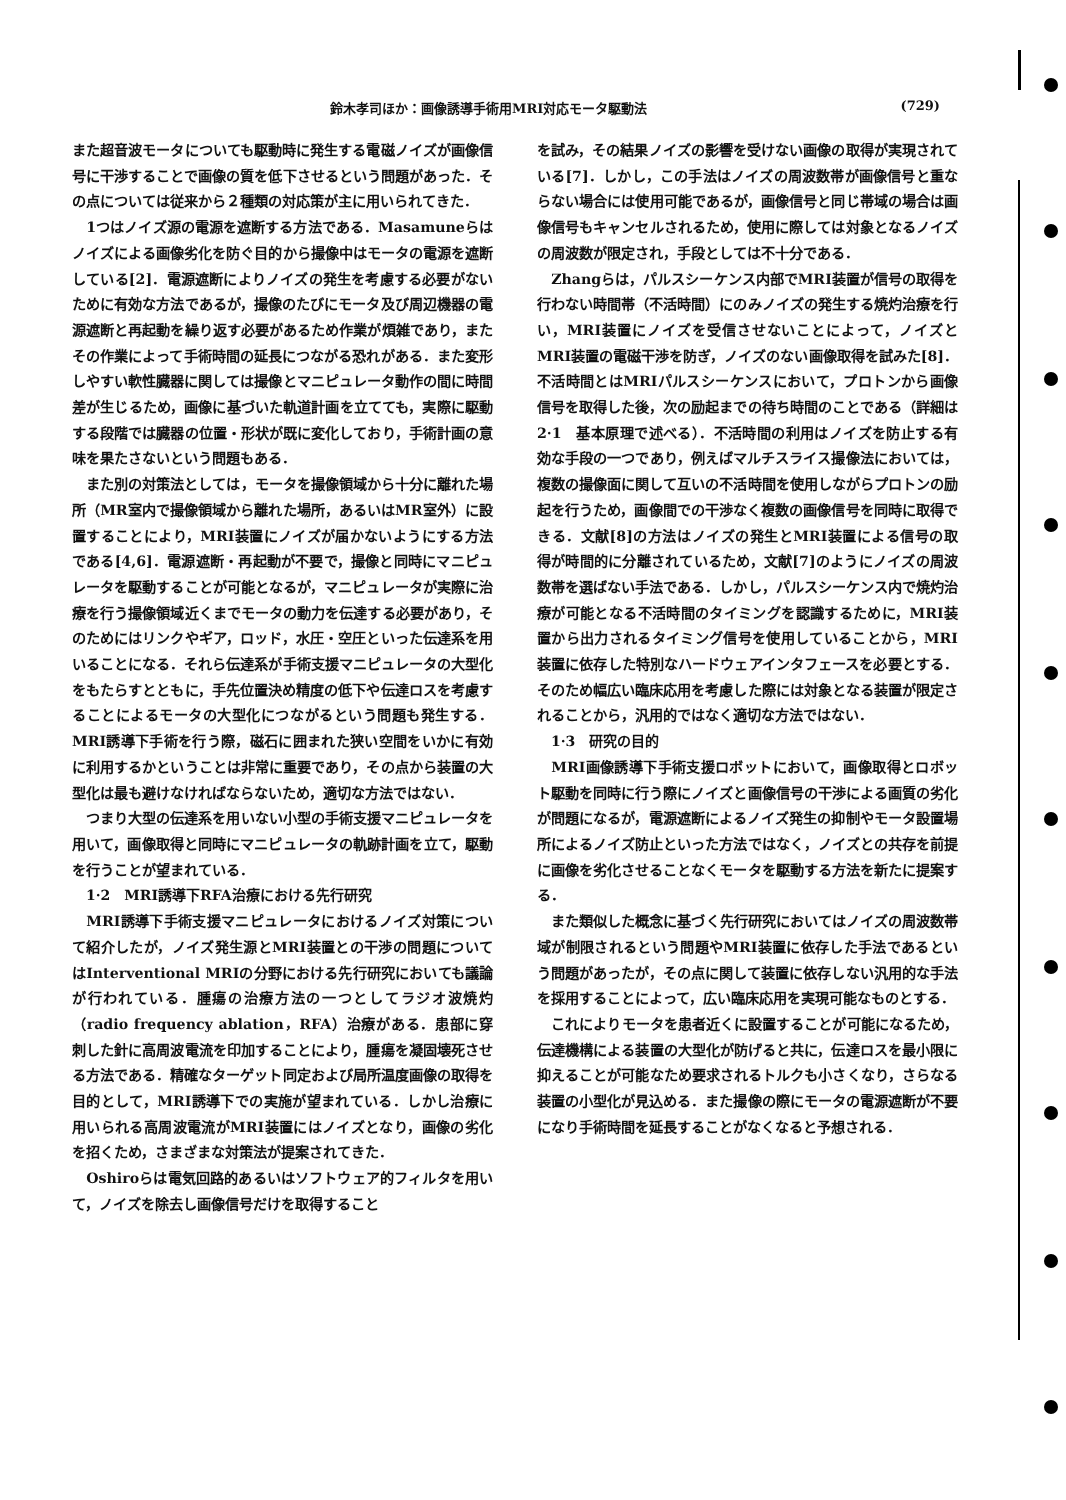鈴木孝司ほか：画像誘導手術用MRI対応モータ駆動法 (729)
また超音波モータについても駆動時に発生する電磁ノイズが画像信号に干渉することで画像の質を低下させるという問題があった．その点については従来から２種類の対応策が主に用いられてきた．
1つはノイズ源の電源を遮断する方法である．Masamuneらはノイズによる画像劣化を防ぐ目的から撮像中はモータの電源を遮断している[2]．電源遮断によりノイズの発生を考慮する必要がないために有効な方法であるが，撮像のたびにモータ及び周辺機器の電源遮断と再起動を繰り返す必要があるため作業が煩雑であり，またその作業によって手術時間の延長につながる恐れがある．また変形しやすい軟性臓器に関しては撮像とマニピュレータ動作の間に時間差が生じるため，画像に基づいた軌道計画を立てても，実際に駆動する段階では臓器の位置・形状が既に変化しており，手術計画の意味を果たさないという問題もある．
また別の対策法としては，モータを撮像領域から十分に離れた場所（MR室内で撮像領域から離れた場所，あるいはMR室外）に設置することにより，MRI装置にノイズが届かないようにする方法である[4,6]．電源遮断・再起動が不要で，撮像と同時にマニピュレータを駆動することが可能となるが，マニピュレータが実際に治療を行う撮像領域近くまでモータの動力を伝達する必要があり，そのためにはリンクやギア，ロッド，水圧・空圧といった伝達系を用いることになる．それら伝達系が手術支援マニピュレータの大型化をもたらすとともに，手先位置決め精度の低下や伝達ロスを考慮することによるモータの大型化につながるという問題も発生する．MRI誘導下手術を行う際，磁石に囲まれた狭い空間をいかに有効に利用するかということは非常に重要であり，その点から装置の大型化は最も避けなければならないため，適切な方法ではない．
つまり大型の伝達系を用いない小型の手術支援マニピュレータを用いて，画像取得と同時にマニピュレータの軌跡計画を立て，駆動を行うことが望まれている．
1·2　MRI誘導下RFA治療における先行研究
MRI誘導下手術支援マニピュレータにおけるノイズ対策について紹介したが，ノイズ発生源とMRI装置との干渉の問題についてはInterventional MRIの分野における先行研究においても議論が行われている．腫瘍の治療方法の一つとしてラジオ波焼灼（radio frequency ablation，RFA）治療がある．患部に穿刺した針に高周波電流を印加することにより，腫瘍を凝固壊死させる方法である．精確なターゲット同定および局所温度画像の取得を目的として，MRI誘導下での実施が望まれている．しかし治療に用いられる高周波電流がMRI装置にはノイズとなり，画像の劣化を招くため，さまざまな対策法が提案されてきた．
Oshiroらは電気回路的あるいはソフトウェア的フィルタを用いて，ノイズを除去し画像信号だけを取得すること
を試み，その結果ノイズの影響を受けない画像の取得が実現されている[7]．しかし，この手法はノイズの周波数帯が画像信号と重ならない場合には使用可能であるが，画像信号と同じ帯域の場合は画像信号もキャンセルされるため，使用に際しては対象となるノイズの周波数が限定され，手段としては不十分である．
Zhangらは，パルスシーケンス内部でMRI装置が信号の取得を行わない時間帯（不活時間）にのみノイズの発生する焼灼治療を行い，MRI装置にノイズを受信させないことによって，ノイズとMRI装置の電磁干渉を防ぎ，ノイズのない画像取得を試みた[8]．不活時間とはMRIパルスシーケンスにおいて，プロトンから画像信号を取得した後，次の励起までの待ち時間のことである（詳細は2·1　基本原理で述べる）．不活時間の利用はノイズを防止する有効な手段の一つであり，例えばマルチスライス撮像法においては，複数の撮像面に関して互いの不活時間を使用しながらプロトンの励起を行うため，画像間での干渉なく複数の画像信号を同時に取得できる．文献[8]の方法はノイズの発生とMRI装置による信号の取得が時間的に分離されているため，文献[7]のようにノイズの周波数帯を選ばない手法である．しかし，パルスシーケンス内で焼灼治療が可能となる不活時間のタイミングを認識するために，MRI装置から出力されるタイミング信号を使用していることから，MRI装置に依存した特別なハードウェアインタフェースを必要とする．そのため幅広い臨床応用を考慮した際には対象となる装置が限定されることから，汎用的ではなく適切な方法ではない．
1·3　研究の目的
MRI画像誘導下手術支援ロボットにおいて，画像取得とロボット駆動を同時に行う際にノイズと画像信号の干渉による画質の劣化が問題になるが，電源遮断によるノイズ発生の抑制やモータ設置場所によるノイズ防止といった方法ではなく，ノイズとの共存を前提に画像を劣化させることなくモータを駆動する方法を新たに提案する．
また類似した概念に基づく先行研究においてはノイズの周波数帯域が制限されるという問題やMRI装置に依存した手法であるという問題があったが，その点に関して装置に依存しない汎用的な手法を採用することによって，広い臨床応用を実現可能なものとする．
これによりモータを患者近くに設置することが可能になるため，伝達機構による装置の大型化が防げると共に，伝達ロスを最小限に抑えることが可能なため要求されるトルクも小さくなり，さらなる装置の小型化が見込める．また撮像の際にモータの電源遮断が不要になり手術時間を延長することがなくなると予想される．